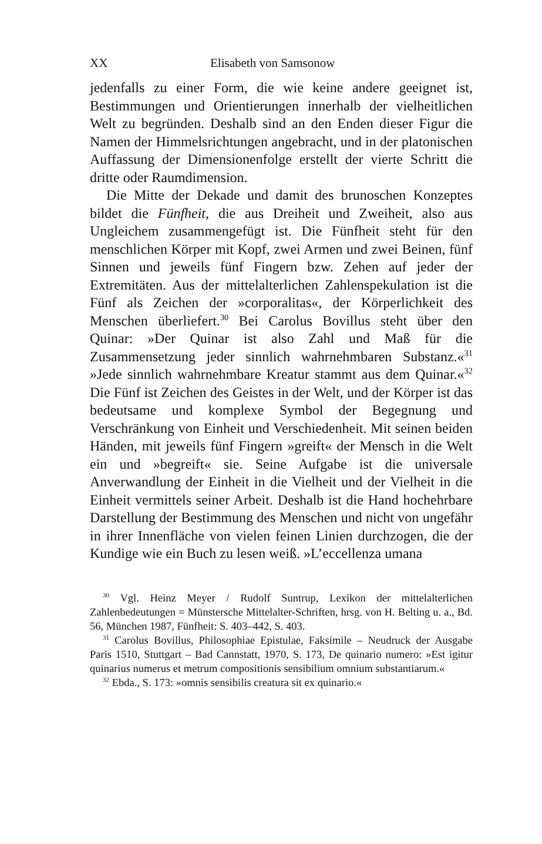XX Elisabeth von Samsonow
jedenfalls zu einer Form, die wie keine andere geeignet ist, Bestimmungen und Orientierungen innerhalb der vielheitlichen Welt zu begründen. Deshalb sind an den Enden dieser Figur die Namen der Himmelsrichtungen angebracht, und in der platonischen Auffassung der Dimensionenfolge erstellt der vierte Schritt die dritte oder Raumdimension.
Die Mitte der Dekade und damit des brunoschen Konzeptes bildet die Fünfheit, die aus Dreiheit und Zweiheit, also aus Ungleichem zusammengefügt ist. Die Fünfheit steht für den menschlichen Körper mit Kopf, zwei Armen und zwei Beinen, fünf Sinnen und jeweils fünf Fingern bzw. Zehen auf jeder der Extremitäten. Aus der mittelalterlichen Zahlenspekulation ist die Fünf als Zeichen der »corporalitas«, der Körperlichkeit des Menschen überliefert.<sup>30</sup> Bei Carolus Bovillus steht über den Quinar: »Der Quinar ist also Zahl und Maß für die Zusammensetzung jeder sinnlich wahrnehmbaren Substanz.«<sup>31</sup> »Jede sinnlich wahrnehmbare Kreatur stammt aus dem Quinar.«<sup>32</sup> Die Fünf ist Zeichen des Geistes in der Welt, und der Körper ist das bedeutsame und komplexe Symbol der Begegnung und Verschränkung von Einheit und Verschiedenheit. Mit seinen beiden Händen, mit jeweils fünf Fingern »greift« der Mensch in die Welt ein und »begreift« sie. Seine Aufgabe ist die universale Anverwandlung der Einheit in die Vielheit und der Vielheit in die Einheit vermittels seiner Arbeit. Deshalb ist die Hand hochehrbare Darstellung der Bestimmung des Menschen und nicht von ungefähr in ihrer Innenfläche von vielen feinen Linien durchzogen, die der Kundige wie ein Buch zu lesen weiß. »L’eccellenza umana
<sup>30</sup> Vgl. Heinz Meyer / Rudolf Suntrup, Lexikon der mittelalterlichen Zahlenbedeutungen = Münstersche Mittelalter-Schriften, hrsg. von H. Belting u. a., Bd. 56, München 1987, Fünfheit: S. 403–442, S. 403.
<sup>31</sup> Carolus Bovillus, Philosophiae Epistulae, Faksimile – Neudruck der Ausgabe Paris 1510, Stuttgart – Bad Cannstatt, 1970, S. 173, De quinario numero: »Est igitur quinarius numerus et metrum compositionis sensibilium omnium substantiarum.«
<sup>32</sup> Ebda., S. 173: »omnis sensibilis creatura sit ex quinario.«